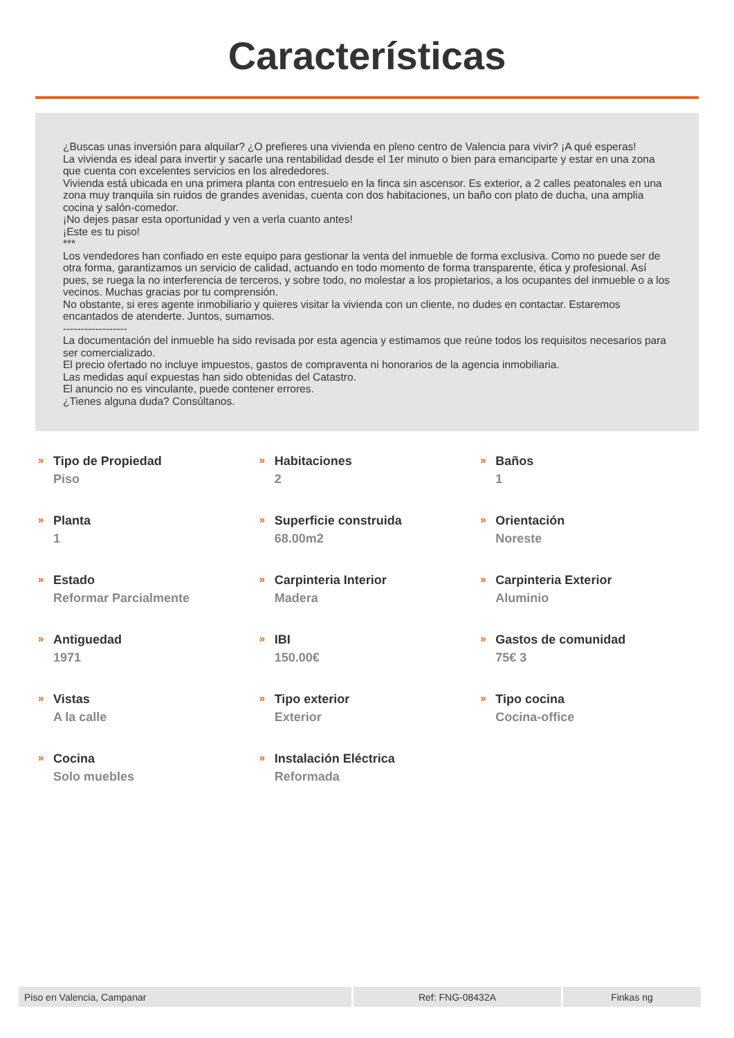Características
¿Buscas unas inversión para alquilar? ¿O prefieres una vivienda en pleno centro de Valencia para vivir? ¡A qué esperas!
La vivienda es ideal para invertir y sacarle una rentabilidad desde el 1er minuto o bien para emanciparte y estar en una zona que cuenta con excelentes servicios en los alrededores.
Vivienda está ubicada en una primera planta con entresuelo en la finca sin ascensor. Es exterior, a 2 calles peatonales en una zona muy tranquila sin ruidos de grandes avenidas, cuenta con dos habitaciones, un baño con plato de ducha, una amplia cocina y salón-comedor.
¡No dejes pasar esta oportunidad y ven a verla cuanto antes!
¡Este es tu piso!
***
Los vendedores han confiado en este equipo para gestionar la venta del inmueble de forma exclusiva. Como no puede ser de otra forma, garantizamos un servicio de calidad, actuando en todo momento de forma transparente, ética y profesional. Así pues, se ruega la no interferencia de terceros, y sobre todo, no molestar a los propietarios, a los ocupantes del inmueble o a los vecinos. Muchas gracias por tu comprensión.
No obstante, si eres agente inmobiliario y quieres visitar la vivienda con un cliente, no dudes en contactar. Estaremos encantados de atenderte. Juntos, sumamos.
------------------
La documentación del inmueble ha sido revisada por esta agencia y estimamos que reúne todos los requisitos necesarios para ser comercializado.
El precio ofertado no incluye impuestos, gastos de compraventa ni honorarios de la agencia inmobiliaria.
Las medidas aquí expuestas han sido obtenidas del Catastro.
El anuncio no es vinculante, puede contener errores.
¿Tienes alguna duda? Consúltanos.
»
Tipo de Propiedad
Piso
»
Habitaciones
2
»
Baños
1
»
Planta
1
»
Superficie construida
68.00m2
»
Orientación
Noreste
»
Estado
Reformar Parcialmente
»
Carpinteria Interior
Madera
»
Carpinteria Exterior
Aluminio
»
Antiguedad
1971
»
IBI
150.00€
»
Gastos de comunidad
75€ 3
»
Vistas
A la calle
»
Tipo exterior
Exterior
»
Tipo cocina
Cocina-office
»
Cocina
Solo muebles
»
Instalación Eléctrica
Reformada
Piso en Valencia, Campanar Ref: FNG-08432A Finkas ng